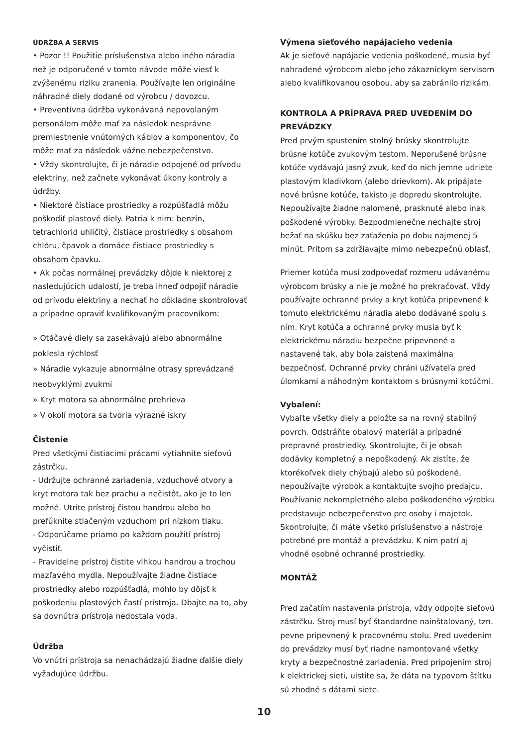ÚDRŽBA A SERVIS
• Pozor !! Použitie príslušenstva alebo iného náradia než je odporučené v tomto návode môže viesť k zvýšenému riziku zranenia. Používajte len originálne náhradné diely dodané od výrobcu / dovozcu.
• Preventívna údržba vykonávaná nepovolaným personálom môže mať za následok nesprávne premiestnenie vnútorných káblov a komponentov, čo môže mať za následok vážne nebezpečenstvo.
• Vždy skontrolujte, či je náradie odpojené od prívodu elektriny, než začnete vykonávať úkony kontroly a údržby.
• Niektoré čistiace prostriedky a rozpúšťadlá môžu poškodiť plastové diely. Patria k nim: benzín, tetrachlorid uhličitý, čistiace prostriedky s obsahom chlóru, čpavok a domáce čistiace prostriedky s obsahom čpavku.
• Ak počas normálnej prevádzky dôjde k niektorej z nasledujúcich udalostí, je treba ihneď odpojiť náradie od prívodu elektriny a nechať ho dôkladne skontrolovať a prípadne opraviť kvalifikovaným pracovníkom:
» Otáčavé diely sa zasekávajú alebo abnormálne poklesla rýchlosť
» Náradie vykazuje abnormálne otrasy sprevádzané neobvyklými zvukmi
» Kryt motora sa abnormálne prehrieva
» V okolí motora sa tvoria výrazné iskry
Čistenie
Pred všetkými čistiacimi prácami vytiahnite sieťovú zástrčku.
- Udržujte ochranné zariadenia, vzduchové otvory a kryt motora tak bez prachu a nečistôt, ako je to len možné. Utrite prístroj čistou handrou alebo ho prefúknite stlačeným vzduchom pri nízkom tlaku.
- Odporúčame priamo po každom použití prístroj vyčistiť.
- Pravidelne prístroj čistite vlhkou handrou a trochou mazľavého mydla. Nepoužívajte žiadne čistiace prostriedky alebo rozpúšťadlá, mohlo by dôjsť k poškodeniu plastových častí prístroja. Dbajte na to, aby sa dovnútra prístroja nedostala voda.
Údržba
Vo vnútri prístroja sa nenachádzajú žiadne ďalšie diely vyžadujúce údržbu.
Výmena sieťového napájacieho vedenia
Ak je sieťové napájacie vedenia poškodené, musia byť nahradené výrobcom alebo jeho zákazníckym servisom alebo kvalifikovanou osobou, aby sa zabránilo rizikám.
KONTROLA A PRÍPRAVA PRED UVEDENÍM DO PREVÁDZKY
Pred prvým spustením stolný brúsky skontrolujte brúsne kotúče zvukovým testom. Neporušené brúsne kotúče vydávajú jasný zvuk, keď do nich jemne udriete plastovým kladivkom (alebo drievkom). Ak pripájate nové brúsne kotúče, takisto je dopredu skontrolujte. Nepoužívajte žiadne nalomené, prasknuté alebo inak poškodené výrobky. Bezpodmienečne nechajte stroj bežať na skúšku bez zaťaženia po dobu najmenej 5 minút. Pritom sa zdržiavajte mimo nebezpečnú oblasť.
Priemer kotúča musí zodpovedať rozmeru udávanému výrobcom brúsky a nie je možné ho prekračovať. Vždy používajte ochranné prvky a kryt kotúča pripevnené k tomuto elektrickému náradia alebo dodávané spolu s ním. Kryt kotúča a ochranné prvky musia byť k elektrickému náradiu bezpečne pripevnené a nastavené tak, aby bola zaistená maximálna bezpečnosť. Ochranné prvky chráni užívateľa pred úlomkami a náhodným kontaktom s brúsnymi kotúčmi.
Vybalení:
Vybaľte všetky diely a položte sa na rovný stabilný povrch. Odstráňte obalový materiál a prípadné prepravné prostriedky. Skontrolujte, či je obsah dodávky kompletný a nepoškodený. Ak zistíte, že ktorékoľvek diely chýbajú alebo sú poškodené, nepoužívajte výrobok a kontaktujte svojho predajcu. Používanie nekompletného alebo poškodeného výrobku predstavuje nebezpečenstvo pre osoby i majetok. Skontrolujte, či máte všetko príslušenstvo a nástroje potrebné pre montáž a prevádzku. K nim patrí aj vhodné osobné ochranné prostriedky.
MONTÁŽ
Pred začatím nastavenia prístroja, vždy odpojte sieťovú zástrčku. Stroj musí byť štandardne nainštalovaný, tzn. pevne pripevnený k pracovnému stolu. Pred uvedením do prevádzky musí byť riadne namontované všetky kryty a bezpečnostné zariadenia. Pred pripojením stroj k elektrickej sieti, uistite sa, že dáta na typovom štítku sú zhodné s dátami siete.
10